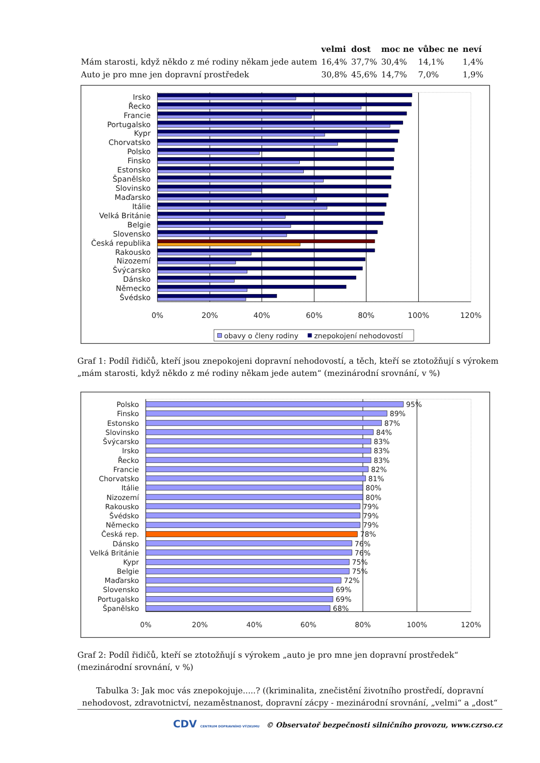| | velmi | dost | moc ne | vůbec ne | neví |
| --- | --- | --- | --- | --- | --- |
| Mám starosti, když někdo z mé rodiny někam jede autem | 16,4% | 37,7% | 30,4% | 14,1% | 1,4% |
| Auto je pro mne jen dopravní prostředek | 30,8% | 45,6% | 14,7% | 7,0% | 1,9% |
Irsko
Řecko
Francie
Portugalsko
Kypr
Chorvatsko
Polsko
Finsko
Estonsko
Španělsko
Slovinsko
Maďarsko
Itálie
Velká Británie
Belgie
Slovensko
Česká republika
Rakousko
Nizozemí
Švýcarsko
Dánsko
Německo
Švédsko
0%
20%
40%
60%
80%
100%
120%
obavy o členy rodiny
znepokojení nehodovostí
Graf 1: Podíl řidičů, kteří jsou znepokojeni dopravní nehodovostí, a těch, kteří se ztotožňují s výrokem „mám starosti, když někdo z mé rodiny někam jede autem“ (mezinárodní srovnání, v %)
Polsko
Finsko
Estonsko
Slovinsko
Švýcarsko
Irsko
Řecko
Francie
Chorvatsko
Itálie
Nizozemí
Rakousko
Švédsko
Německo
Česká rep.
Dánsko
Velká Británie
Kypr
Belgie
Maďarsko
Slovensko
Portugalsko
Španělsko
95%
89%
87%
84%
83%
83%
83%
82%
81%
80%
80%
79%
79%
79%
78%
76%
76%
75%
75%
72%
69%
69%
68%
0%
20%
40%
60%
80%
100%
120%
Graf 2: Podíl řidičů, kteří se ztotožňují s výrokem „auto je pro mne jen dopravní prostředek“ (mezinárodní srovnání, v %)
Tabulka 3: Jak moc vás znepokojuje.....? ((kriminalita, znečistění životního prostředí, dopravní nehodovost, zdravotnictví, nezaměstnanost, dopravní zácpy - mezinárodní srovnání, „velmi“ a „dost“
CDV CENTRUM DOPRAVNÍHO VÝZKUMU © Observatoř bezpečnosti silničního provozu, www.czrso.cz